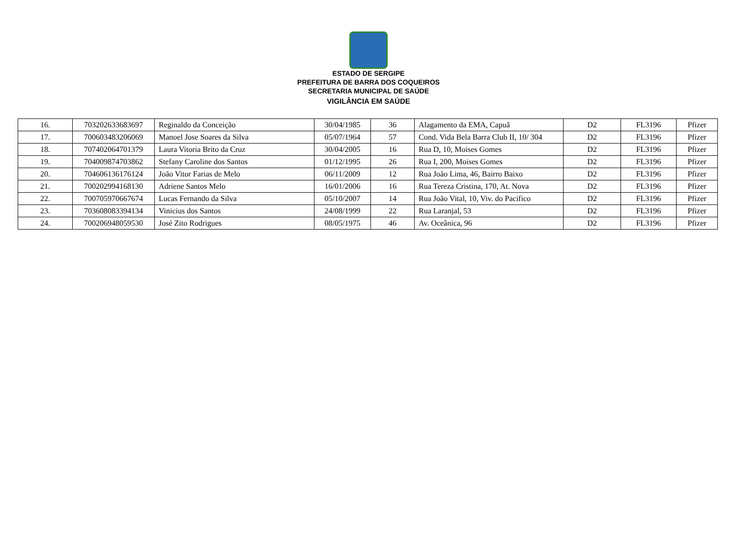ESTADO DE SERGIPE
PREFEITURA DE BARRA DOS COQUEIROS
SECRETARIA MUNICIPAL DE SAÚDE
VIGILÂNCIA EM SAÚDE
| 16. | 703202633683697 | Reginaldo da Conceição | 30/04/1985 | 36 | Alagamento da EMA, Capuã | D2 | FL3196 | Pfizer |
| 17. | 700603483206069 | Manoel Jose Soares da Silva | 05/07/1964 | 57 | Cond. Vida Bela Barra Club II, 10/ 304 | D2 | FL3196 | Pfizer |
| 18. | 707402064701379 | Laura Vitoria Brito da Cruz | 30/04/2005 | 16 | Rua D, 10, Moises Gomes | D2 | FL3196 | Pfizer |
| 19. | 704009874703862 | Stefany Caroline dos Santos | 01/12/1995 | 26 | Rua I, 200, Moises Gomes | D2 | FL3196 | Pfizer |
| 20. | 704606136176124 | João Vitor Farias de Melo | 06/11/2009 | 12 | Rua João Lima, 46, Bairro Baixo | D2 | FL3196 | Pfizer |
| 21. | 700202994168130 | Adriene Santos Melo | 16/01/2006 | 16 | Rua Tereza Cristina, 170, At. Nova | D2 | FL3196 | Pfizer |
| 22. | 700705970667674 | Lucas Fernando da Silva | 05/10/2007 | 14 | Rua João Vital, 10, Viv. do Pacifico | D2 | FL3196 | Pfizer |
| 23. | 703608083394134 | Vinicius dos Santos | 24/08/1999 | 22 | Rua Laranjal, 53 | D2 | FL3196 | Pfizer |
| 24. | 700206948059530 | José Zito Rodrigues | 08/05/1975 | 46 | Av. Oceânica, 96 | D2 | FL3196 | Pfizer |